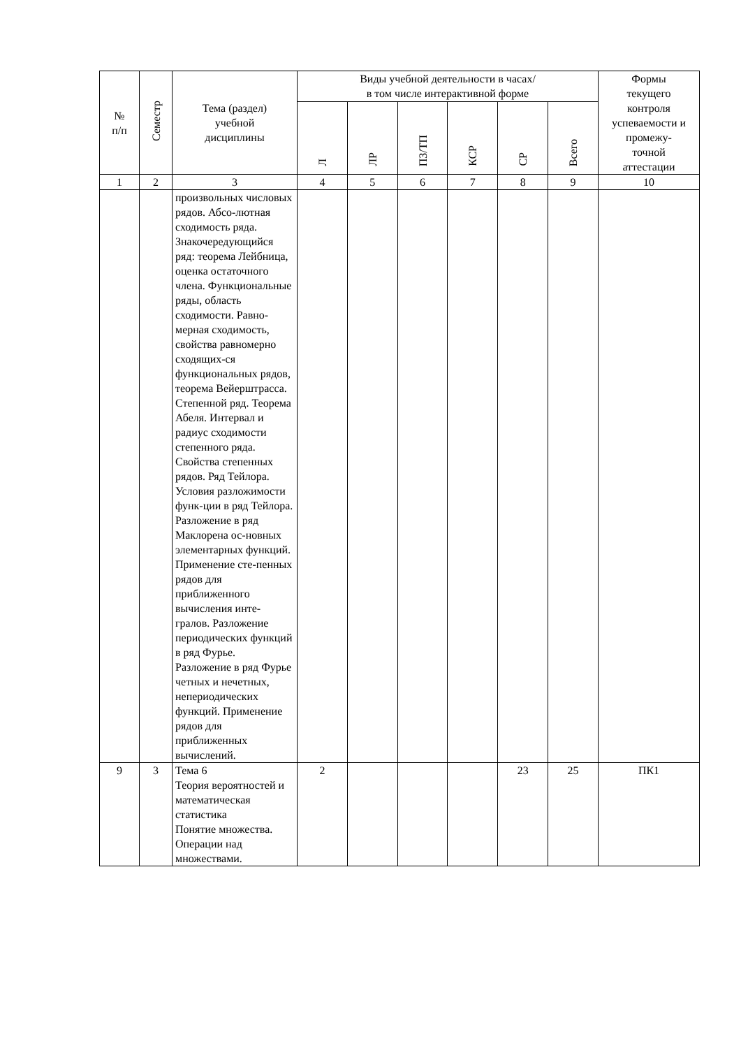| № п/п | Семестр | Тема (раздел) учебной дисциплины | Виды учебной деятельности в часах/ в том числе интерактивной форме | | | | | | Формы текущего контроля успеваемости и промежу- точной аттестации |
| --- | --- | --- | --- | --- | --- | --- | --- | --- | --- |
| | | | Л | ЛР | ПЗ/ТП | КСР | СР | Всего | |
| 1 | 2 | 3 | 4 | 5 | 6 | 7 | 8 | 9 | 10 |
| | | произвольных числовых рядов. Абсо-лютная сходимость ряда. Знакочередующийся ряд: теорема Лейбница, оценка остаточного члена. Функциональные ряды, область сходимости. Равно-мерная сходимость, свойства равномерно сходящих-ся функциональных рядов, теорема Вейерштрасса. Степенной ряд. Теорема Абеля. Интервал и радиус сходимости степенного ряда. Свойства степенных рядов. Ряд Тейлора. Условия разложимости функ-ции в ряд Тейлора. Разложение в ряд Маклорена ос-новных элементарных функций. Применение сте-пенных рядов для приближенного вычисления инте-гралов. Разложение периодических функций в ряд Фурье. Разложение в ряд Фурье четных и нечетных, непериодических функций. Применение рядов для приближенных вычислений. | | | | | | | |
| 9 | 3 | Тема 6 Теория вероятностей и математическая статистика Понятие множества. Операции над множествами. | 2 | | | | 23 | 25 | ПК1 |